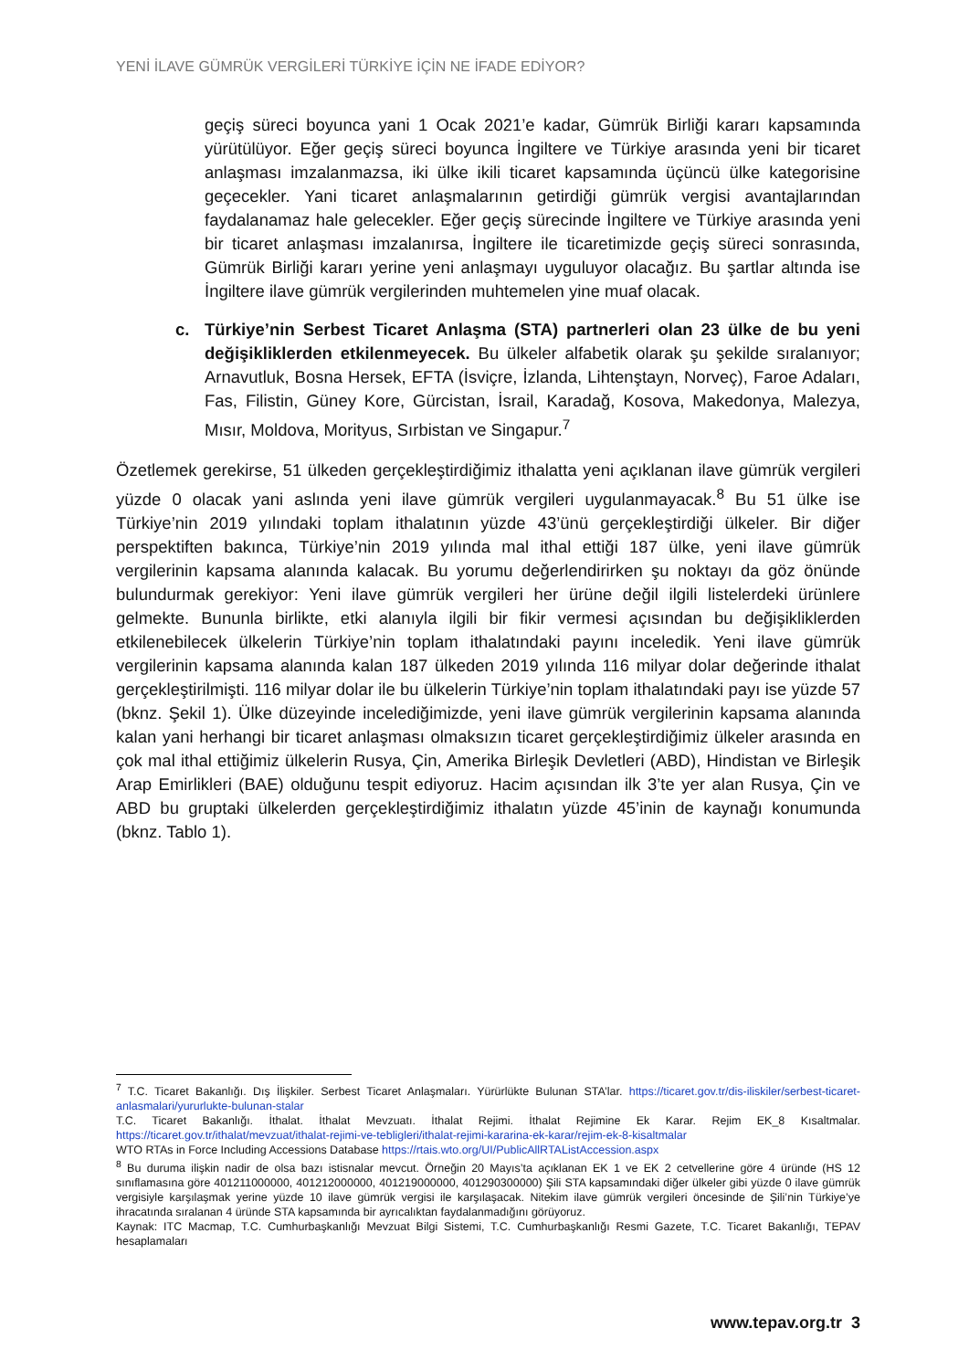YENİ İLAVE GÜMRÜK VERGİLERİ TÜRKİYE İÇİN NE İFADE EDİYOR?
geçiş süreci boyunca yani 1 Ocak 2021’e kadar, Gümrük Birliği kararı kapsamında yürütülüyor. Eğer geçiş süreci boyunca İngiltere ve Türkiye arasında yeni bir ticaret anlaşması imzalanmazsa, iki ülke ikili ticaret kapsamında üçüncü ülke kategorisine geçecekler. Yani ticaret anlaşmalarının getirdiği gümrük vergisi avantajlarından faydalanamaz hale gelecekler. Eğer geçiş sürecinde İngiltere ve Türkiye arasında yeni bir ticaret anlaşması imzalanırsa, İngiltere ile ticaretimizde geçiş süreci sonrasında, Gümrük Birliği kararı yerine yeni anlaşmayı uyguluyor olacağız. Bu şartlar altında ise İngiltere ilave gümrük vergilerinden muhtemelen yine muaf olacak.
c. Türkiye’nin Serbest Ticaret Anlaşma (STA) partnerleri olan 23 ülke de bu yeni değişikliklerden etkilenmeyecek. Bu ülkeler alfabetik olarak şu şekilde sıralanıyor; Arnavutluk, Bosna Hersek, EFTA (İsviçre, İzlanda, Lihtenştayn, Norveç), Faroe Adaları, Fas, Filistin, Güney Kore, Gürcistan, İsrail, Karadağ, Kosova, Makedonya, Malezya, Mısır, Moldova, Morityus, Sırbistan ve Singapur.<sup>7</sup>
Özetlemek gerekirse, 51 ülkeden gerçekleştirdiğimiz ithalatta yeni açıklanan ilave gümrük vergileri yüzde 0 olacak yani aslında yeni ilave gümrük vergileri uygulanmayacak.<sup>8</sup> Bu 51 ülke ise Türkiye’nin 2019 yılındaki toplam ithalatının yüzde 43’ünü gerçekleştirdiği ülkeler. Bir diğer perspektiften bakınca, Türkiye’nin 2019 yılında mal ithal ettiği 187 ülke, yeni ilave gümrük vergilerinin kapsama alanında kalacak. Bu yorumu değerlendirirken şu noktayı da göz önünde bulundurmak gerekiyor: Yeni ilave gümrük vergileri her ürüne değil ilgili listelerdeki ürünlere gelmekte. Bununla birlikte, etki alanıyla ilgili bir fikir vermesi açısından bu değişikliklerden etkilenebilecek ülkelerin Türkiye’nin toplam ithalatındaki payını inceledik. Yeni ilave gümrük vergilerinin kapsama alanında kalan 187 ülkeden 2019 yılında 116 milyar dolar değerinde ithalat gerçekleştirilmişti. 116 milyar dolar ile bu ülkelerin Türkiye’nin toplam ithalatındaki payı ise yüzde 57 (bknz. Şekil 1). Ülke düzeyinde incelediğimizde, yeni ilave gümrük vergilerinin kapsama alanında kalan yani herhangi bir ticaret anlaşması olmaksızın ticaret gerçekleştirdiğimiz ülkeler arasında en çok mal ithal ettiğimiz ülkelerin Rusya, Çin, Amerika Birleşik Devletleri (ABD), Hindistan ve Birleşik Arap Emirlikleri (BAE) olduğunu tespit ediyoruz. Hacim açısından ilk 3’te yer alan Rusya, Çin ve ABD bu gruptaki ülkelerden gerçekleştirdiğimiz ithalatın yüzde 45’inin de kaynağı konumunda (bknz. Tablo 1).
<sup>7</sup> T.C. Ticaret Bakanlığı. Dış İlişkiler. Serbest Ticaret Anlaşmaları. Yürürlükte Bulunan STA’lar. https://ticaret.gov.tr/dis-iliskiler/serbest-ticaret-anlasmalari/yururlukte-bulunan-stalar
T.C. Ticaret Bakanlığı. İthalat. İthalat Mevzuatı. İthalat Rejimi. İthalat Rejimine Ek Karar. Rejim EK_8 Kısaltmalar. https://ticaret.gov.tr/ithalat/mevzuat/ithalat-rejimi-ve-tebligleri/ithalat-rejimi-kararina-ek-karar/rejim-ek-8-kisaltmalar
WTO RTAs in Force Including Accessions Database https://rtais.wto.org/UI/PublicAllRTAListAccession.aspx
<sup>8</sup> Bu duruma ilişkin nadir de olsa bazı istisnalar mevcut. Örneğin 20 Mayıs’ta açıklanan EK 1 ve EK 2 cetvellerine göre 4 üründe (HS 12 sınıflamasına göre 401211000000, 401212000000, 401219000000, 401290300000) Şili STA kapsamındaki diğer ülkeler gibi yüzde 0 ilave gümrük vergisiyle karşılaşmak yerine yüzde 10 ilave gümrük vergisi ile karşılaşacak. Nitekim ilave gümrük vergileri öncesinde de Şili’nin Türkiye’ye ihracatında sıralanan 4 üründe STA kapsamında bir ayrıcalıktan faydalanmadığını görüyoruz.
Kaynak: ITC Macmap, T.C. Cumhurbaşkanlığı Mevzuat Bilgi Sistemi, T.C. Cumhurbaşkanlığı Resmi Gazete, T.C. Ticaret Bakanlığı, TEPAV hesaplamaları
www.tepav.org.tr 3